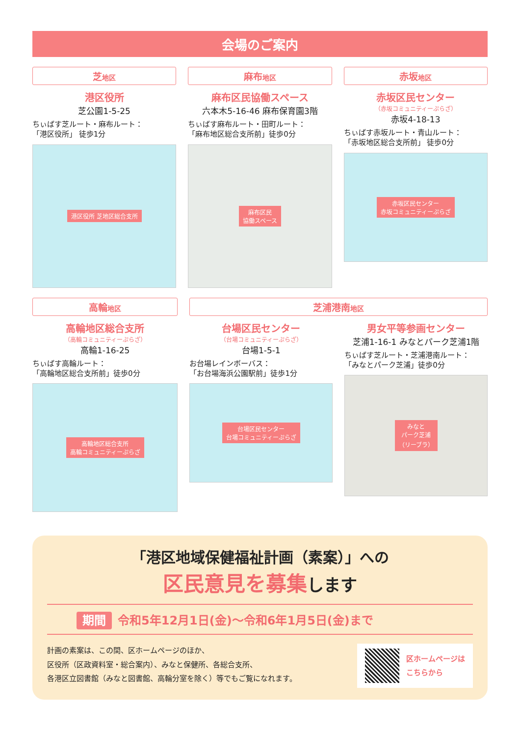会場のご案内
芝地区
港区役所
芝公園1-5-25
ちぃばす芝ルート・麻布ルート：
「港区役所」 徒歩1分
港区役所 芝地区総合支所
麻布地区
麻布区民協働スペース
六本木5-16-46 麻布保育園3階
ちぃばす麻布ルート・田町ルート：
「麻布地区総合支所前」徒歩0分
麻布区民
協働スペース
赤坂地区
赤坂区民センター
（赤坂コミュニティーぷらざ）
赤坂4-18-13
ちぃばす赤坂ルート・青山ルート：
「赤坂地区総合支所前」 徒歩0分
赤坂区民センター
赤坂コミュニティーぷらざ
高輪地区
高輪地区総合支所
（高輪コミュニティーぷらざ）
高輪1-16-25
ちぃばす高輪ルート：
「高輪地区総合支所前」徒歩0分
高輪地区総合支所
高輪コミュニティーぷらざ
芝浦港南地区
台場区民センター
（台場コミュニティーぷらざ）
台場1-5-1
お台場レインボーバス：
「お台場海浜公園駅前」徒歩1分
台場区民センター
台場コミュニティーぷらざ
男女平等参画センター
芝浦1-16-1 みなとパーク芝浦1階
ちぃばす芝ルート・芝浦港南ルート：
「みなとパーク芝浦」徒歩0分
みなと
パーク芝浦
（リーブラ）
「港区地域保健福祉計画（素案）」への
区民意見を募集します
期間 令和5年12月1日(金)～令和6年1月5日(金)まで
計画の素案は、この間、区ホームページのほか、
区役所（区政資料室・総合案内）、みなと保健所、各総合支所、
各港区立図書館（みなと図書館、高輪分室を除く）等でもご覧になれます。
区ホームページは
こちらから